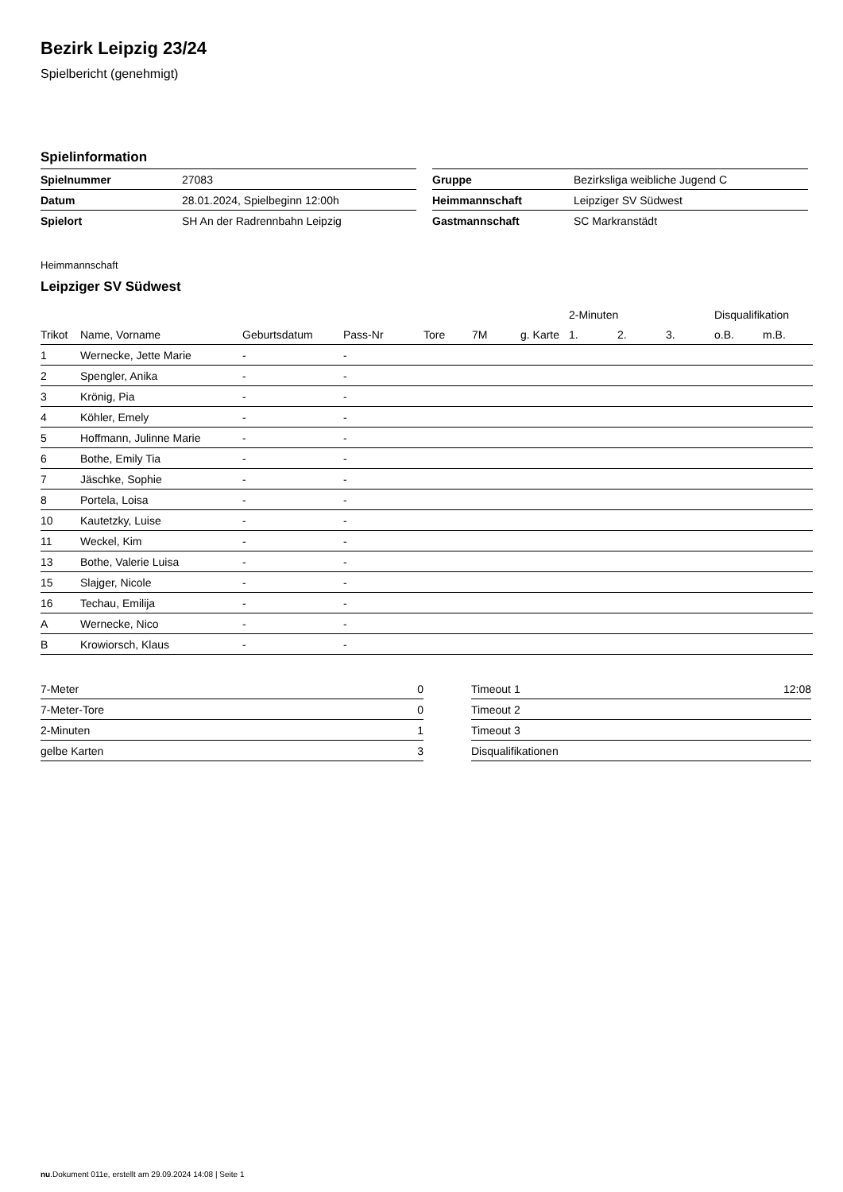Bezirk Leipzig 23/24
Spielbericht (genehmigt)
Spielinformation
| Spielnummer | 27083 |
| Datum | 28.01.2024, Spielbeginn 12:00h |
| Spielort | SH An der Radrennbahn Leipzig |
| Gruppe | Bezirksliga weibliche Jugend C |
| Heimmannschaft | Leipziger SV Südwest |
| Gastmannschaft | SC Markranstädt |
Heimmannschaft
Leipziger SV Südwest
| | | | | | | | 2-Minuten | | | Disqualifikation | |
| --- | --- | --- | --- | --- | --- | --- | --- | --- | --- | --- | --- |
| Trikot | Name, Vorname | Geburtsdatum | Pass-Nr | Tore | 7M | g. Karte | 1. | 2. | 3. | o.B. | m.B. |
| 1 | Wernecke, Jette Marie | - | - | | | | | | | | |
| 2 | Spengler, Anika | - | - | | | | | | | | |
| 3 | Krönig, Pia | - | - | | | | | | | | |
| 4 | Köhler, Emely | - | - | | | | | | | | |
| 5 | Hoffmann, Julinne Marie | - | - | | | | | | | | |
| 6 | Bothe, Emily Tia | - | - | | | | | | | | |
| 7 | Jäschke, Sophie | - | - | | | | | | | | |
| 8 | Portela, Loisa | - | - | | | | | | | | |
| 10 | Kautetzky, Luise | - | - | | | | | | | | |
| 11 | Weckel, Kim | - | - | | | | | | | | |
| 13 | Bothe, Valerie Luisa | - | - | | | | | | | | |
| 15 | Slajger, Nicole | - | - | | | | | | | | |
| 16 | Techau, Emilija | - | - | | | | | | | | |
| A | Wernecke, Nico | - | - | | | | | | | | |
| B | Krowiorsch, Klaus | - | - | | | | | | | | |
| 7-Meter | 0 |
| 7-Meter-Tore | 0 |
| 2-Minuten | 1 |
| gelbe Karten | 3 |
| Timeout 1 | 12:08 |
| Timeout 2 | |
| Timeout 3 | |
| Disqualifikationen | |
nu.Dokument 011e, erstellt am 29.09.2024 14:08 | Seite 1